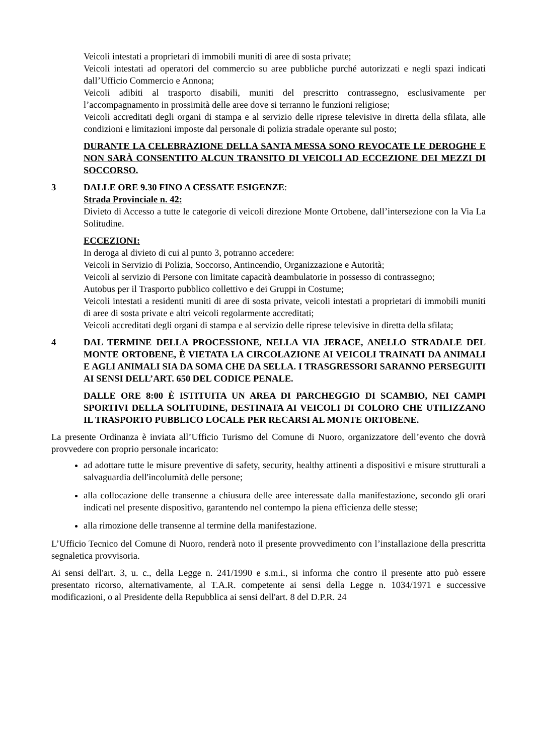Veicoli intestati a proprietari di immobili muniti di aree di sosta private;
Veicoli intestati ad operatori del commercio su aree pubbliche purché autorizzati e negli spazi indicati dall’Ufficio Commercio e Annona;
Veicoli adibiti al trasporto disabili, muniti del prescritto contrassegno, esclusivamente per l’accompagnamento in prossimità delle aree dove si terranno le funzioni religiose;
Veicoli accreditati degli organi di stampa e al servizio delle riprese televisive in diretta della sfilata, alle condizioni e limitazioni imposte dal personale di polizia stradale operante sul posto;
DURANTE LA CELEBRAZIONE DELLA SANTA MESSA SONO REVOCATE LE DEROGHE E NON SARÀ CONSENTITO ALCUN TRANSITO DI VEICOLI AD ECCEZIONE DEI MEZZI DI SOCCORSO.
3 DALLE ORE 9.30 FINO A CESSATE ESIGENZE:
Strada Provinciale n. 42:
Divieto di Accesso a tutte le categorie di veicoli direzione Monte Ortobene, dall’intersezione con la Via La Solitudine.
ECCEZIONI:
In deroga al divieto di cui al punto 3, potranno accedere:
Veicoli in Servizio di Polizia, Soccorso, Antincendio, Organizzazione e Autorità;
Veicoli al servizio di Persone con limitate capacità deambulatorie in possesso di contrassegno;
Autobus per il Trasporto pubblico collettivo e dei Gruppi in Costume;
Veicoli intestati a residenti muniti di aree di sosta private, veicoli intestati a proprietari di immobili muniti di aree di sosta private e altri veicoli regolarmente accreditati;
Veicoli accreditati degli organi di stampa e al servizio delle riprese televisive in diretta della sfilata;
4 DAL TERMINE DELLA PROCESSIONE, NELLA VIA JERACE, ANELLO STRADALE DEL MONTE ORTOBENE, È VIETATA LA CIRCOLAZIONE AI VEICOLI TRAINATI DA ANIMALI E AGLI ANIMALI SIA DA SOMA CHE DA SELLA. I TRASGRESSORI SARANNO PERSEGUITI AI SENSI DELL’ART. 650 DEL CODICE PENALE.
DALLE ORE 8:00 È ISTITUITA UN AREA DI PARCHEGGIO DI SCAMBIO, NEI CAMPI SPORTIVI DELLA SOLITUDINE, DESTINATA AI VEICOLI DI COLORO CHE UTILIZZANO IL TRASPORTO PUBBLICO LOCALE PER RECARSI AL MONTE ORTOBENE.
La presente Ordinanza è inviata all’Ufficio Turismo del Comune di Nuoro, organizzatore dell’evento che dovrà provvedere con proprio personale incaricato:
ad adottare tutte le misure preventive di safety, security, healthy attinenti a dispositivi e misure strutturali a salvaguardia dell'incolumità delle persone;
alla collocazione delle transenne a chiusura delle aree interessate dalla manifestazione, secondo gli orari indicati nel presente dispositivo, garantendo nel contempo la piena efficienza delle stesse;
alla rimozione delle transenne al termine della manifestazione.
L’Ufficio Tecnico del Comune di Nuoro, renderà noto il presente provvedimento con l’installazione della prescritta segnaletica provvisoria.
Ai sensi dell'art. 3, u. c., della Legge n. 241/1990 e s.m.i., si informa che contro il presente atto può essere presentato ricorso, alternativamente, al T.A.R. competente ai sensi della Legge n. 1034/1971 e successive modificazioni, o al Presidente della Repubblica ai sensi dell'art. 8 del D.P.R. 24